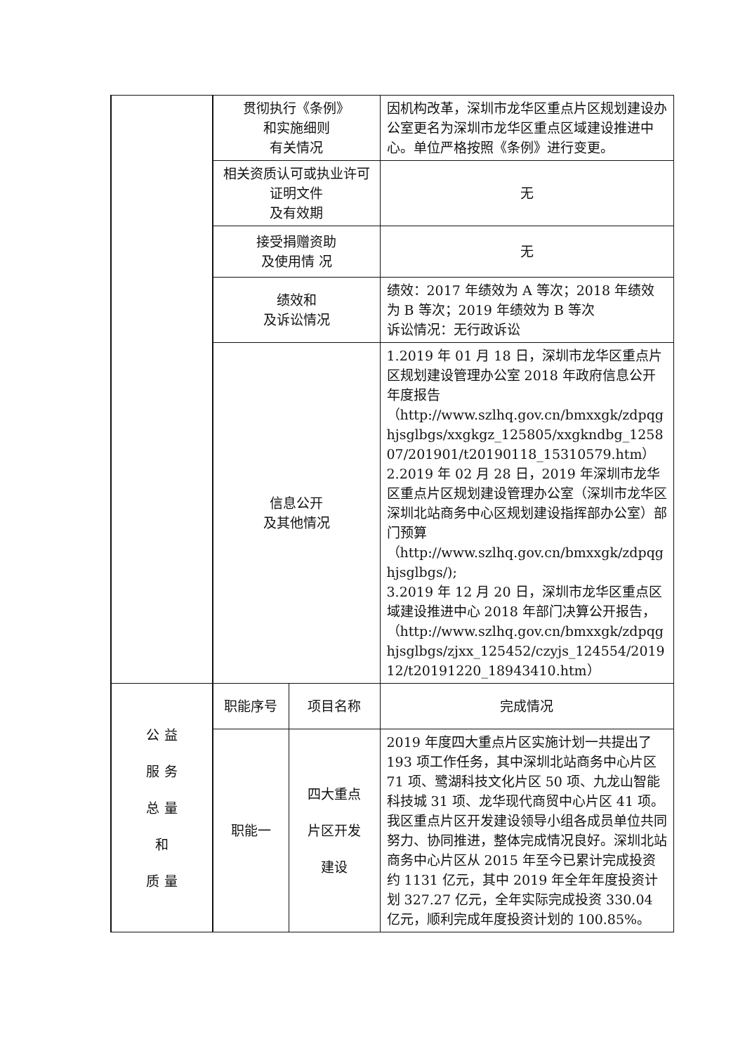| | 贯彻执行《条例》 和实施细则 有关情况 | | 因机构改革，深圳市龙华区重点片区规划建设办公室更名为深圳市龙华区重点区域建设推进中心。单位严格按照《条例》进行变更。 |
| | 相关资质认可或执业许可证明文件 及有效期 | | 无 |
| | 接受捐赠资助 及使用情 况 | | 无 |
| | 绩效和 及诉讼情况 | | 绩效：2017 年绩效为 A 等次；2018 年绩效为 B 等次；2019 年绩效为 B 等次 诉讼情况：无行政诉讼 |
| | 信息公开 及其他情况 | | 1.2019 年 01 月 18 日，深圳市龙华区重点片区规划建设管理办公室 2018 年政府信息公开年度报告 （http://www.szlhq.gov.cn/bmxxgk/zdpqghjsglbgs/xxgkgz_125805/xxgkndbg_125807/201901/t20190118_15310579.htm） 2.2019 年 02 月 28 日，2019 年深圳市龙华区重点片区规划建设管理办公室（深圳市龙华区深圳北站商务中心区规划建设指挥部办公室）部门预算 （http://www.szlhq.gov.cn/bmxxgk/zdpqghjsglbgs/); 3.2019 年 12 月 20 日，深圳市龙华区重点区域建设推进中心 2018 年部门决算公开报告，（http://www.szlhq.gov.cn/bmxxgk/zdpqghjsglbgs/zjxx_125452/czyjs_124554/201912/t20191220_18943410.htm） |
| 公 益 服 务 总 量 和 质 量 | 职能序号 | 项目名称 | 完成情况 |
| | 职能一 | 四大重点 片区开发 建设 | 2019 年度四大重点片区实施计划一共提出了 193 项工作任务，其中深圳北站商务中心片区 71 项、鹭湖科技文化片区 50 项、九龙山智能科技城 31 项、龙华现代商贸中心片区 41 项。我区重点片区开发建设领导小组各成员单位共同努力、协同推进，整体完成情况良好。深圳北站商务中心片区从 2015 年至今已累计完成投资约 1131 亿元，其中 2019 年全年年度投资计划 327.27 亿元，全年实际完成投资 330.04 亿元，顺利完成年度投资计划的 100.85%。 |